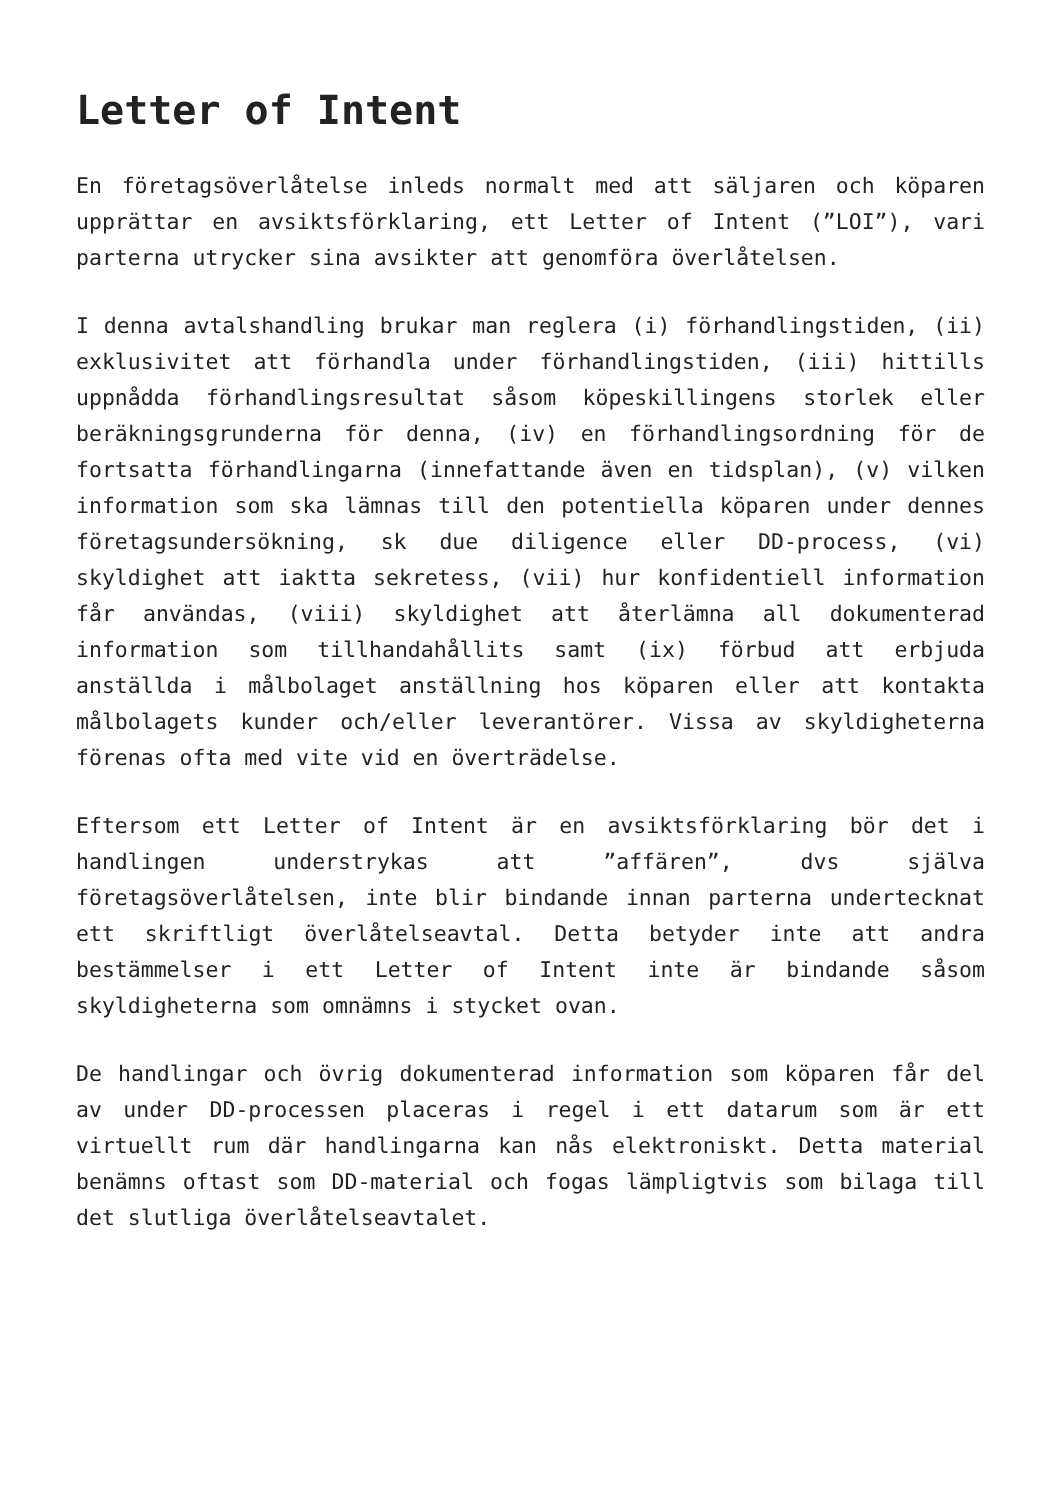Letter of Intent
En företagsöverlåtelse inleds normalt med att säljaren och köparen upprättar en avsiktsförklaring, ett Letter of Intent (”LOI”), vari parterna utrycker sina avsikter att genomföra överlåtelsen.
I denna avtalshandling brukar man reglera (i) förhandlingstiden, (ii) exklusivitet att förhandla under förhandlingstiden, (iii) hittills uppnådda förhandlingsresultat såsom köpeskillingens storlek eller beräkningsgrunderna för denna, (iv) en förhandlingsordning för de fortsatta förhandlingarna (innefattande även en tidsplan), (v) vilken information som ska lämnas till den potentiella köparen under dennes företagsundersökning, sk due diligence eller DD-process, (vi) skyldighet att iaktta sekretess, (vii) hur konfidentiell information får användas, (viii) skyldighet att återlämna all dokumenterad information som tillhandahållits samt (ix) förbud att erbjuda anställda i målbolaget anställning hos köparen eller att kontakta målbolagets kunder och/eller leverantörer. Vissa av skyldigheterna förenas ofta med vite vid en överträdelse.
Eftersom ett Letter of Intent är en avsiktsförklaring bör det i handlingen understrykas att ”affären”, dvs själva företagsöverlåtelsen, inte blir bindande innan parterna undertecknat ett skriftligt överlåtelseavtal. Detta betyder inte att andra bestämmelser i ett Letter of Intent inte är bindande såsom skyldigheterna som omnämns i stycket ovan.
De handlingar och övrig dokumenterad information som köparen får del av under DD-processen placeras i regel i ett datarum som är ett virtuellt rum där handlingarna kan nås elektroniskt. Detta material benämns oftast som DD-material och fogas lämpligtvis som bilaga till det slutliga överlåtelseavtalet.